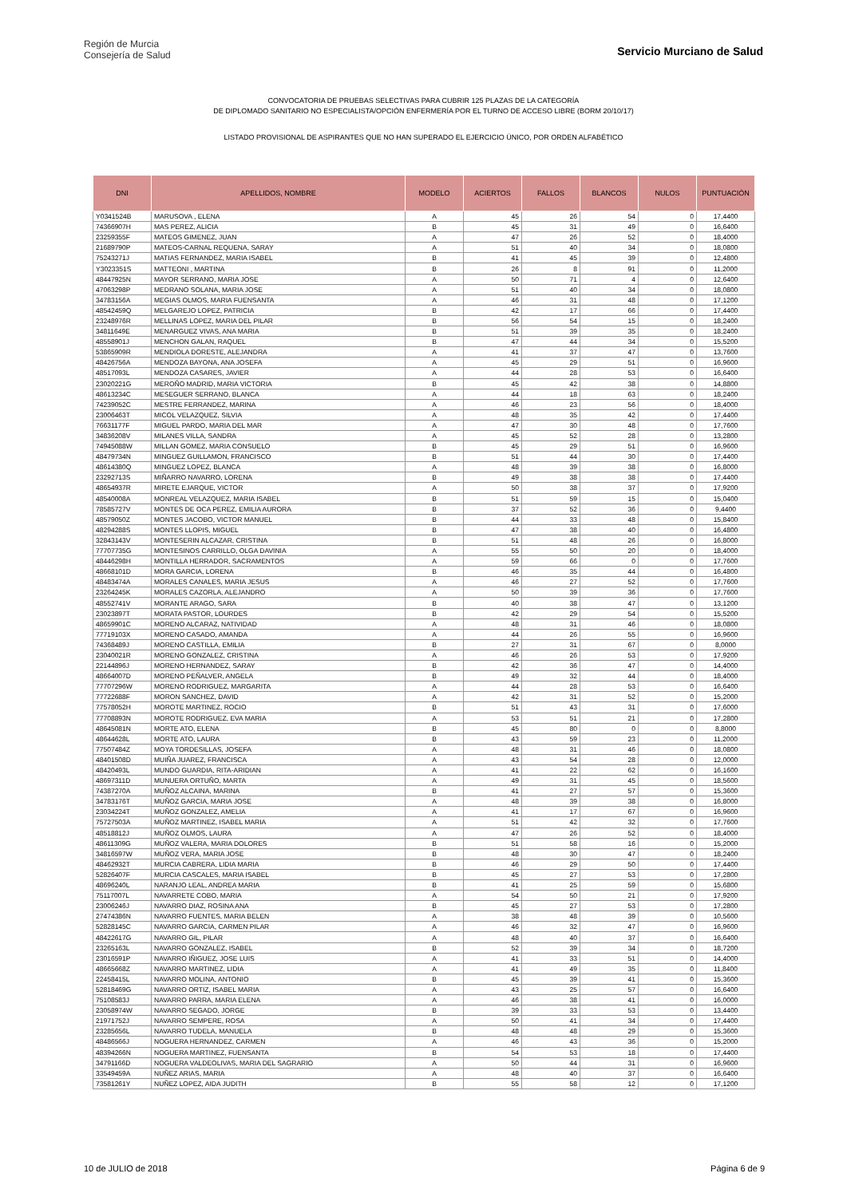Región de Murcia
Consejería de Salud
Servicio Murciano de Salud
CONVOCATORIA DE PRUEBAS SELECTIVAS PARA CUBRIR 125 PLAZAS DE LA CATEGORÍA
DE DIPLOMADO SANITARIO NO ESPECIALISTA/OPCIÓN ENFERMERÍA POR EL TURNO DE ACCESO LIBRE (BORM 20/10/17)
LISTADO PROVISIONAL DE ASPIRANTES QUE NO HAN SUPERADO EL EJERCICIO ÚNICO, POR ORDEN ALFABÉTICO
| DNI | APELLIDOS, NOMBRE | MODELO | ACIERTOS | FALLOS | BLANCOS | NULOS | PUNTUACIÓN |
| --- | --- | --- | --- | --- | --- | --- | --- |
| Y0341524B | MARUSOVA , ELENA | A | 45 | 26 | 54 | 0 | 17,4400 |
| 74366907H | MAS PEREZ, ALICIA | B | 45 | 31 | 49 | 0 | 16,6400 |
| 23259355F | MATEOS GIMENEZ, JUAN | A | 47 | 26 | 52 | 0 | 18,4000 |
| 21689790P | MATEOS-CARNAL REQUENA, SARAY | A | 51 | 40 | 34 | 0 | 18,0800 |
| 75243271J | MATIAS FERNANDEZ, MARIA ISABEL | B | 41 | 45 | 39 | 0 | 12,4800 |
| Y3023351S | MATTEONI , MARTINA | B | 26 | 8 | 91 | 0 | 11,2000 |
| 48447925N | MAYOR SERRANO, MARIA JOSE | A | 50 | 71 | 4 | 0 | 12,6400 |
| 47063298P | MEDRANO SOLANA, MARIA JOSE | A | 51 | 40 | 34 | 0 | 18,0800 |
| 34783156A | MEGIAS OLMOS, MARIA FUENSANTA | A | 46 | 31 | 48 | 0 | 17,1200 |
| 48542459Q | MELGAREJO LOPEZ, PATRICIA | B | 42 | 17 | 66 | 0 | 17,4400 |
| 23248976R | MELLINAS LOPEZ, MARIA DEL PILAR | B | 56 | 54 | 15 | 0 | 18,2400 |
| 34811649E | MENARGUEZ VIVAS, ANA MARIA | B | 51 | 39 | 35 | 0 | 18,2400 |
| 48558901J | MENCHON GALAN, RAQUEL | B | 47 | 44 | 34 | 0 | 15,5200 |
| 53865909R | MENDIOLA DORESTE, ALEJANDRA | A | 41 | 37 | 47 | 0 | 13,7600 |
| 48426756A | MENDOZA BAYONA, ANA JOSEFA | A | 45 | 29 | 51 | 0 | 16,9600 |
| 48517093L | MENDOZA CASARES, JAVIER | A | 44 | 28 | 53 | 0 | 16,6400 |
| 23020221G | MEROÑO MADRID, MARIA VICTORIA | B | 45 | 42 | 38 | 0 | 14,8800 |
| 48613234C | MESEGUER SERRANO, BLANCA | A | 44 | 18 | 63 | 0 | 18,2400 |
| 74239052C | MESTRE FERRANDEZ, MARINA | A | 46 | 23 | 56 | 0 | 18,4000 |
| 23006463T | MICOL VELAZQUEZ, SILVIA | A | 48 | 35 | 42 | 0 | 17,4400 |
| 76631177F | MIGUEL PARDO, MARIA DEL MAR | A | 47 | 30 | 48 | 0 | 17,7600 |
| 34836208V | MILANES VILLA, SANDRA | A | 45 | 52 | 28 | 0 | 13,2800 |
| 74945088W | MILLAN GOMEZ, MARIA CONSUELO | B | 45 | 29 | 51 | 0 | 16,9600 |
| 48479734N | MINGUEZ GUILLAMON, FRANCISCO | B | 51 | 44 | 30 | 0 | 17,4400 |
| 48614380Q | MINGUEZ LOPEZ, BLANCA | A | 48 | 39 | 38 | 0 | 16,8000 |
| 23292713S | MIÑARRO NAVARRO, LORENA | B | 49 | 38 | 38 | 0 | 17,4400 |
| 48654937R | MIRETE EJARQUE, VICTOR | A | 50 | 38 | 37 | 0 | 17,9200 |
| 48540008A | MONREAL VELAZQUEZ, MARIA ISABEL | B | 51 | 59 | 15 | 0 | 15,0400 |
| 78585727V | MONTES DE OCA PEREZ, EMILIA AURORA | B | 37 | 52 | 36 | 0 | 9,4400 |
| 48579050Z | MONTES JACOBO, VICTOR MANUEL | B | 44 | 33 | 48 | 0 | 15,8400 |
| 48294288S | MONTES LLOPIS, MIGUEL | B | 47 | 38 | 40 | 0 | 16,4800 |
| 32843143V | MONTESERIN ALCAZAR, CRISTINA | B | 51 | 48 | 26 | 0 | 16,8000 |
| 77707735G | MONTESINOS CARRILLO, OLGA DAVINIA | A | 55 | 50 | 20 | 0 | 18,4000 |
| 48446298H | MONTILLA HERRADOR, SACRAMENTOS | A | 59 | 66 | 0 | 0 | 17,7600 |
| 48668101D | MORA GARCIA, LORENA | B | 46 | 35 | 44 | 0 | 16,4800 |
| 48483474A | MORALES CANALES, MARIA JESUS | A | 46 | 27 | 52 | 0 | 17,7600 |
| 23264245K | MORALES CAZORLA, ALEJANDRO | A | 50 | 39 | 36 | 0 | 17,7600 |
| 48552741V | MORANTE ARAGO, SARA | B | 40 | 38 | 47 | 0 | 13,1200 |
| 23023897T | MORATA PASTOR, LOURDES | B | 42 | 29 | 54 | 0 | 15,5200 |
| 48659901C | MORENO ALCARAZ, NATIVIDAD | A | 48 | 31 | 46 | 0 | 18,0800 |
| 77719103X | MORENO CASADO, AMANDA | A | 44 | 26 | 55 | 0 | 16,9600 |
| 74368489J | MORENO CASTILLA, EMILIA | B | 27 | 31 | 67 | 0 | 8,0000 |
| 23040021R | MORENO GONZALEZ, CRISTINA | A | 46 | 26 | 53 | 0 | 17,9200 |
| 22144896J | MORENO HERNANDEZ, SARAY | B | 42 | 36 | 47 | 0 | 14,4000 |
| 48664007D | MORENO PEÑALVER, ANGELA | B | 49 | 32 | 44 | 0 | 18,4000 |
| 77707296W | MORENO RODRIGUEZ, MARGARITA | A | 44 | 28 | 53 | 0 | 16,6400 |
| 77722688F | MORON SANCHEZ, DAVID | A | 42 | 31 | 52 | 0 | 15,2000 |
| 77578052H | MOROTE MARTINEZ, ROCIO | B | 51 | 43 | 31 | 0 | 17,6000 |
| 77708893N | MOROTE RODRIGUEZ, EVA MARIA | A | 53 | 51 | 21 | 0 | 17,2800 |
| 48645081N | MORTE ATO, ELENA | B | 45 | 80 | 0 | 0 | 8,8000 |
| 48644628L | MORTE ATO, LAURA | B | 43 | 59 | 23 | 0 | 11,2000 |
| 77507484Z | MOYA TORDESILLAS, JOSEFA | A | 48 | 31 | 46 | 0 | 18,0800 |
| 48401508D | MUIÑA JUAREZ, FRANCISCA | A | 43 | 54 | 28 | 0 | 12,0000 |
| 48420493L | MUNDO GUARDIA, RITA-ARIDIAN | A | 41 | 22 | 62 | 0 | 16,1600 |
| 48697311D | MUNUERA ORTUÑO, MARTA | A | 49 | 31 | 45 | 0 | 18,5600 |
| 74387270A | MUÑOZ ALCAINA, MARINA | B | 41 | 27 | 57 | 0 | 15,3600 |
| 34783176T | MUÑOZ GARCIA, MARIA JOSE | A | 48 | 39 | 38 | 0 | 16,8000 |
| 23034224T | MUÑOZ GONZALEZ, AMELIA | A | 41 | 17 | 67 | 0 | 16,9600 |
| 75727503A | MUÑOZ MARTINEZ, ISABEL MARIA | A | 51 | 42 | 32 | 0 | 17,7600 |
| 48518812J | MUÑOZ OLMOS, LAURA | A | 47 | 26 | 52 | 0 | 18,4000 |
| 48611309G | MUÑOZ VALERA, MARIA DOLORES | B | 51 | 58 | 16 | 0 | 15,2000 |
| 34816597W | MUÑOZ VERA, MARIA JOSE | B | 48 | 30 | 47 | 0 | 18,2400 |
| 48462932T | MURCIA CABRERA, LIDIA MARIA | B | 46 | 29 | 50 | 0 | 17,4400 |
| 52826407F | MURCIA CASCALES, MARIA ISABEL | B | 45 | 27 | 53 | 0 | 17,2800 |
| 48696240L | NARANJO LEAL, ANDREA MARIA | B | 41 | 25 | 59 | 0 | 15,6800 |
| 75117007L | NAVARRETE COBO, MARIA | A | 54 | 50 | 21 | 0 | 17,9200 |
| 23006246J | NAVARRO DIAZ, ROSINA ANA | B | 45 | 27 | 53 | 0 | 17,2800 |
| 27474386N | NAVARRO FUENTES, MARIA BELEN | A | 38 | 48 | 39 | 0 | 10,5600 |
| 52828145C | NAVARRO GARCIA, CARMEN PILAR | A | 46 | 32 | 47 | 0 | 16,9600 |
| 48422617G | NAVARRO GIL, PILAR | A | 48 | 40 | 37 | 0 | 16,6400 |
| 23265163L | NAVARRO GONZALEZ, ISABEL | B | 52 | 39 | 34 | 0 | 18,7200 |
| 23016591P | NAVARRO IÑIGUEZ, JOSE LUIS | A | 41 | 33 | 51 | 0 | 14,4000 |
| 48665668Z | NAVARRO MARTINEZ, LIDIA | A | 41 | 49 | 35 | 0 | 11,8400 |
| 22458415L | NAVARRO MOLINA, ANTONIO | B | 45 | 39 | 41 | 0 | 15,3600 |
| 52818469G | NAVARRO ORTIZ, ISABEL MARIA | A | 43 | 25 | 57 | 0 | 16,6400 |
| 75108583J | NAVARRO PARRA, MARIA ELENA | A | 46 | 38 | 41 | 0 | 16,0000 |
| 23058974W | NAVARRO SEGADO, JORGE | B | 39 | 33 | 53 | 0 | 13,4400 |
| 21971752J | NAVARRO SEMPERE, ROSA | A | 50 | 41 | 34 | 0 | 17,4400 |
| 23285656L | NAVARRO TUDELA, MANUELA | B | 48 | 48 | 29 | 0 | 15,3600 |
| 48486566J | NOGUERA HERNANDEZ, CARMEN | A | 46 | 43 | 36 | 0 | 15,2000 |
| 48394266N | NOGUERA MARTINEZ, FUENSANTA | B | 54 | 53 | 18 | 0 | 17,4400 |
| 34791166D | NOGUERA VALDEOLIVAS, MARIA DEL SAGRARIO | A | 50 | 44 | 31 | 0 | 16,9600 |
| 33549459A | NUÑEZ ARIAS, MARIA | A | 48 | 40 | 37 | 0 | 16,6400 |
| 73581261Y | NUÑEZ LOPEZ, AIDA JUDITH | B | 55 | 58 | 12 | 0 | 17,1200 |
10 de JULIO de 2018 Página 6 de 9